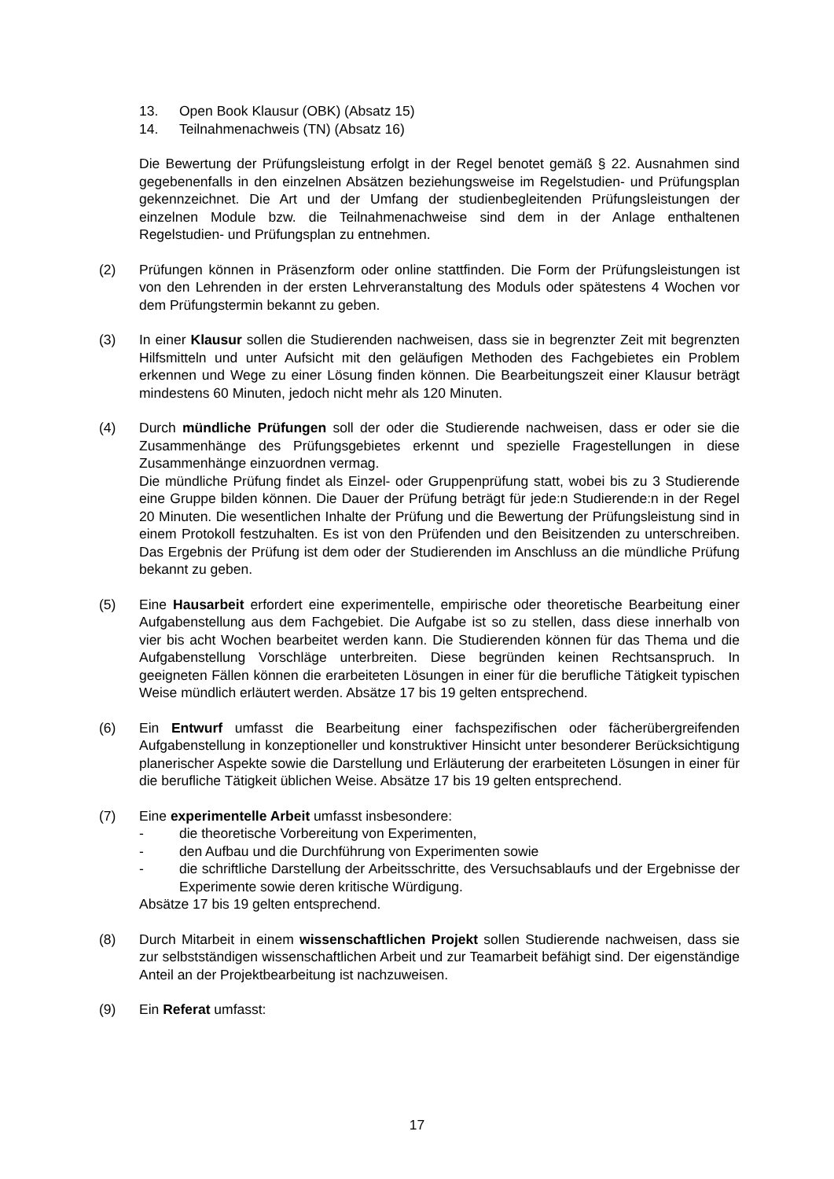13. Open Book Klausur (OBK) (Absatz 15)
14. Teilnahmenachweis (TN) (Absatz 16)
Die Bewertung der Prüfungsleistung erfolgt in der Regel benotet gemäß § 22. Ausnahmen sind gegebenenfalls in den einzelnen Absätzen beziehungsweise im Regelstudien- und Prüfungsplan gekennzeichnet. Die Art und der Umfang der studienbegleitenden Prüfungsleistungen der einzelnen Module bzw. die Teilnahmenachweise sind dem in der Anlage enthaltenen Regelstudien- und Prüfungsplan zu entnehmen.
(2) Prüfungen können in Präsenzform oder online stattfinden. Die Form der Prüfungsleistungen ist von den Lehrenden in der ersten Lehrveranstaltung des Moduls oder spätestens 4 Wochen vor dem Prüfungstermin bekannt zu geben.
(3) In einer Klausur sollen die Studierenden nachweisen, dass sie in begrenzter Zeit mit begrenzten Hilfsmitteln und unter Aufsicht mit den geläufigen Methoden des Fachgebietes ein Problem erkennen und Wege zu einer Lösung finden können. Die Bearbeitungszeit einer Klausur beträgt mindestens 60 Minuten, jedoch nicht mehr als 120 Minuten.
(4) Durch mündliche Prüfungen soll der oder die Studierende nachweisen, dass er oder sie die Zusammenhänge des Prüfungsgebietes erkennt und spezielle Fragestellungen in diese Zusammenhänge einzuordnen vermag.
Die mündliche Prüfung findet als Einzel- oder Gruppenprüfung statt, wobei bis zu 3 Studierende eine Gruppe bilden können. Die Dauer der Prüfung beträgt für jede:n Studierende:n in der Regel 20 Minuten. Die wesentlichen Inhalte der Prüfung und die Bewertung der Prüfungsleistung sind in einem Protokoll festzuhalten. Es ist von den Prüfenden und den Beisitzenden zu unterschreiben. Das Ergebnis der Prüfung ist dem oder der Studierenden im Anschluss an die mündliche Prüfung bekannt zu geben.
(5) Eine Hausarbeit erfordert eine experimentelle, empirische oder theoretische Bearbeitung einer Aufgabenstellung aus dem Fachgebiet. Die Aufgabe ist so zu stellen, dass diese innerhalb von vier bis acht Wochen bearbeitet werden kann. Die Studierenden können für das Thema und die Aufgabenstellung Vorschläge unterbreiten. Diese begründen keinen Rechtsanspruch. In geeigneten Fällen können die erarbeiteten Lösungen in einer für die berufliche Tätigkeit typischen Weise mündlich erläutert werden. Absätze 17 bis 19 gelten entsprechend.
(6) Ein Entwurf umfasst die Bearbeitung einer fachspezifischen oder fächerübergreifenden Aufgabenstellung in konzeptioneller und konstruktiver Hinsicht unter besonderer Berücksichtigung planerischer Aspekte sowie die Darstellung und Erläuterung der erarbeiteten Lösungen in einer für die berufliche Tätigkeit üblichen Weise. Absätze 17 bis 19 gelten entsprechend.
(7) Eine experimentelle Arbeit umfasst insbesondere:
- die theoretische Vorbereitung von Experimenten,
- den Aufbau und die Durchführung von Experimenten sowie
- die schriftliche Darstellung der Arbeitsschritte, des Versuchsablaufs und der Ergebnisse der Experimente sowie deren kritische Würdigung.
Absätze 17 bis 19 gelten entsprechend.
(8) Durch Mitarbeit in einem wissenschaftlichen Projekt sollen Studierende nachweisen, dass sie zur selbstständigen wissenschaftlichen Arbeit und zur Teamarbeit befähigt sind. Der eigenständige Anteil an der Projektbearbeitung ist nachzuweisen.
(9) Ein Referat umfasst:
17